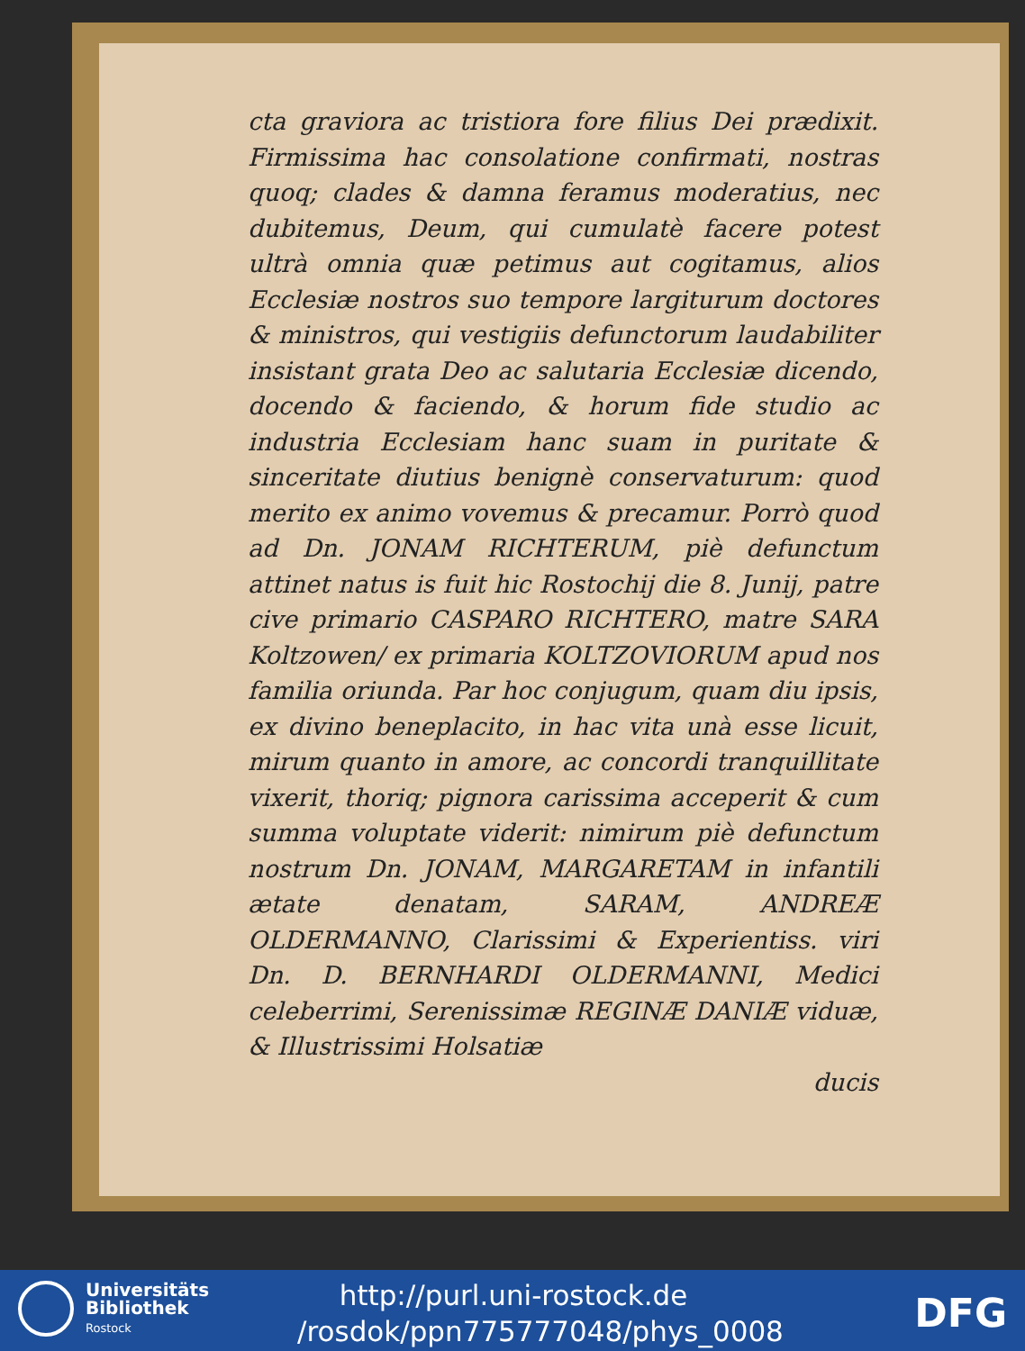cta graviora ac tristiora fore filius Dei prædixit. Firmissima hac consolatione confirmati, nostras quoq; clades & damna feramus moderatius, nec dubitemus, Deum, qui cumulatè facere potest ultrà omnia quæ petimus aut cogitamus, alios Ecclesiæ nostros suo tempore largiturum doctores & ministros, qui vestigiis defunctorum laudabiliter insistant grata Deo ac salutaria Ecclesiæ dicendo, docendo & faciendo, & horum fide studio ac industria Ecclesiam hanc suam in puritate & sinceritate diutius benignè conservaturum: quod merito ex animo vovemus & precamur. Porrò quod ad Dn. JONAM RICHTERUM, piè defunctum attinet natus is fuit hic Rostochij die 8. Junij, patre cive primario CASPARO RICHTERO, matre SARA Koltzowen/ ex primaria KOLTZOVIORUM apud nos familia oriunda. Par hoc conjugum, quam diu ipsis, ex divino beneplacito, in hac vita unà esse licuit, mirum quanto in amore, ac concordi tranquillitate vixerit, thoriq; pignora carissima acceperit & cum summa voluptate viderit: nimirum piè defunctum nostrum Dn. JONAM, MARGARETAM in infantili ætate denatam, SARAM, ANDREÆ OLDERMANNO, Clarissimi & Experientiss. viri Dn. D. BERNHARDI OLDERMANNI, Medici celeberrimi, Serenissimæ REGINÆ DANIÆ viduæ, & Illustrissimi Holsatiæ
ducis
Universitäts
Bibliothek
Rostock
http://purl.uni-rostock.de
/rosdok/ppn775777048/phys_0008
DFG